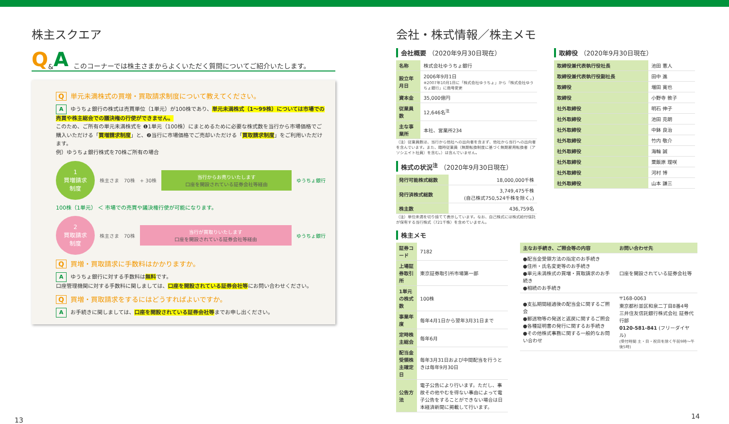株主スクエア
Q & A このコーナーでは株主さまからよくいただく質問についてご紹介いたします。
Q単元未満株式の買増・買取請求制度について教えてください。
Aゆうちょ銀行の株式は売買単位（1単元）が100株であり、単元未満株式（1～99株）については市場での売買や株主総会での議決権の行使ができません。
このため、ご所有の単元未満株式を ❶1単元（100株）にまとめるために必要な株式数を当行から市場価格でご購入いただける「買増請求制度」と、❷当行に市場価格でご売却いただける「買取請求制度」をご利用いただけます。
例）ゆうちょ銀行株式を70株ご所有の場合
1
買増請求
制度
株主さま 70株 + 30株
当行からお売りいたします
口座を開設されている証券会社等経由
ゆうちょ銀行
100株（1単元） ＜ 市場での売買や議決権行使が可能になります。
2
買取請求
制度
株主さま 70株
当行が買取りいたします
口座を開設されている証券会社等経由
ゆうちょ銀行
Q買増・買取請求に手数料はかかりますか。
Aゆうちょ銀行に対する手数料は無料です。
口座管理機関に対する手数料に関しましては、口座を開設されている証券会社等にお問い合わせください。
Q買増・買取請求をするにはどうすればよいですか。
Aお手続きに関しましては、口座を開設されている証券会社等までお申し出ください。
13
会社・株式情報／株主メモ
会社概要 （2020年9月30日現在）
| 名称 | 株式会社ゆうちょ銀行 |
| 設立年月日 | 2006年9月1日 ※2007年10月1日に「株式会社ゆうちょ」から「株式会社ゆうちょ銀行」に商号変更 |
| 資本金 | 35,000億円 |
| 従業員数 | 12,646名<sup>注</sup> |
| 主な事業所 | 本社、営業所234 |
（注）従業員数は、当行から他社への出向者を含まず、他社から当行への出向者を含んでいます。また、臨時従業員（無期転換制度に基づく無期雇用転換者（アソシエイト社員）を含む。）は含んでいません。
株式の状況<sup>注</sup> （2020年9月30日現在）
| 発行可能株式総数 | 18,000,000千株 |
| 発行済株式総数 | 3,749,475千株 (自己株式750,524千株を除く。) |
| 株主数 | 436,759名 |
（注）単位未満を切り捨てて表示しています。なお、自己株式には株式給付信託が保有する当行株式（721千株）を含めていません。
取締役 （2020年9月30日現在）
| 取締役兼代表執行役社長 | 池田 憲人 |
| 取締役兼代表執行役副社長 | 田中 進 |
| 取締役 | 増田 寛也 |
| 取締役 | 小野寺 敦子 |
| 社外取締役 | 明石 伸子 |
| 社外取締役 | 池田 克朗 |
| 社外取締役 | 中鉢 良治 |
| 社外取締役 | 竹内 敬介 |
| 社外取締役 | 海輪 誠 |
| 社外取締役 | 粟飯原 理咲 |
| 社外取締役 | 河村 博 |
| 社外取締役 | 山本 謙三 |
株主メモ
| 証券コード | 7182 |
| 上場証券取引所 | 東京証券取引所市場第一部 |
| 1単元の株式数 | 100株 |
| 事業年度 | 毎年4月1日から翌年3月31日まで |
| 定時株主総会 | 毎年6月 |
| 配当金受領株主確定日 | 毎年3月31日および中間配当を行うときは毎年9月30日 |
| 公告方法 | 電子公告により行います。ただし、事故その他やむを得ない事由によって電子公告をすることができない場合は日本経済新聞に掲載して行います。 |
| 主なお手続き、ご照会等の内容 | お問い合わせ先 |
| --- | --- |
| ●配当金受領方法の指定のお手続き ●住所・氏名変更等のお手続き ●単元未満株式の買増・買取請求のお手続き ●相続のお手続き | 口座を開設されている証券会社等 |
| ●支払期間経過後の配当金に関するご照会 ●郵送物等の発送と返戻に関するご照会 ●各種証明書の発行に関するお手続き ●その他株式事務に関する一般的なお問い合わせ | 〒168-0063 東京都杉並区和泉二丁目8番4号 三井住友信託銀行株式会社 証券代行部 0120-581-841 (フリーダイヤル) (受付時間 土・日・祝日を除く午前9時～午後5時) |
14